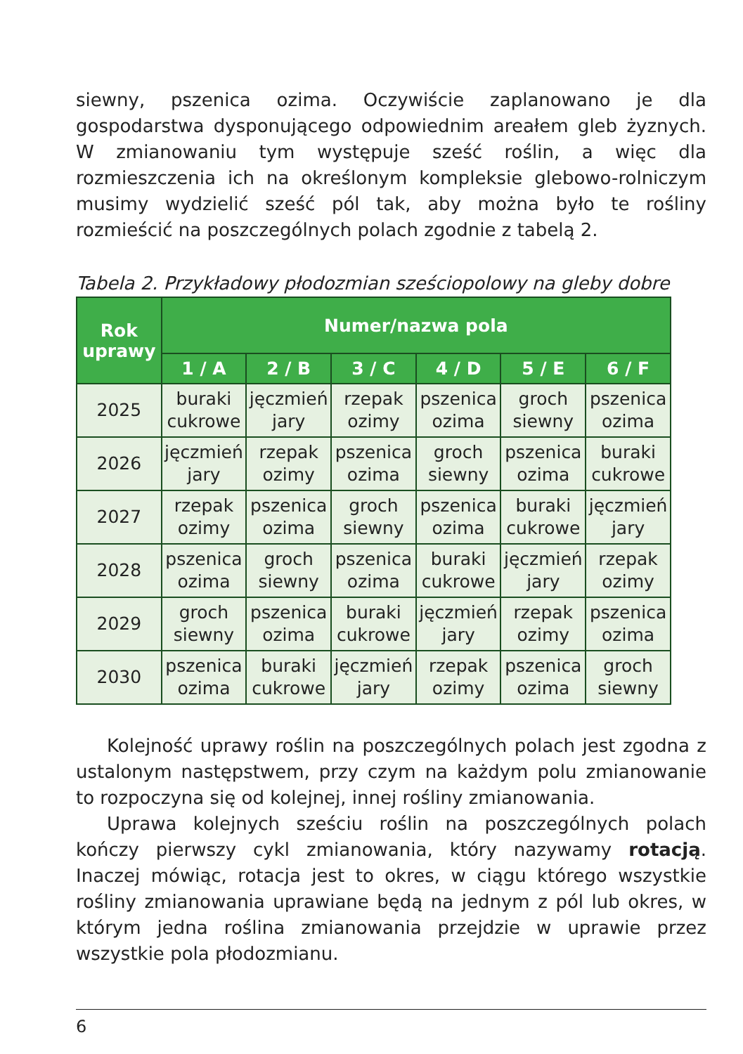siewny, pszenica ozima. Oczywiście zaplanowano je dla gospodarstwa dysponującego odpowiednim areałem gleb żyznych. W zmianowaniu tym występuje sześć roślin, a więc dla rozmieszczenia ich na określonym kompleksie glebowo-rolniczym musimy wydzielić sześć pól tak, aby można było te rośliny rozmieścić na poszczególnych polach zgodnie z tabelą 2.
Tabela 2. Przykładowy płodozmian sześciopolowy na gleby dobre
| Rok uprawy | Numer/nazwa pola | | | | | |
| --- | --- | --- | --- | --- | --- | --- |
| | 1 / A | 2 / B | 3 / C | 4 / D | 5 / E | 6 / F |
| 2025 | buraki cukrowe | jęczmień jary | rzepak ozimy | pszenica ozima | groch siewny | pszenica ozima |
| 2026 | jęczmień jary | rzepak ozimy | pszenica ozima | groch siewny | pszenica ozima | buraki cukrowe |
| 2027 | rzepak ozimy | pszenica ozima | groch siewny | pszenica ozima | buraki cukrowe | jęczmień jary |
| 2028 | pszenica ozima | groch siewny | pszenica ozima | buraki cukrowe | jęczmień jary | rzepak ozimy |
| 2029 | groch siewny | pszenica ozima | buraki cukrowe | jęczmień jary | rzepak ozimy | pszenica ozima |
| 2030 | pszenica ozima | buraki cukrowe | jęczmień jary | rzepak ozimy | pszenica ozima | groch siewny |
Kolejność uprawy roślin na poszczególnych polach jest zgodna z ustalonym następstwem, przy czym na każdym polu zmianowanie to rozpoczyna się od kolejnej, innej rośliny zmianowania.
Uprawa kolejnych sześciu roślin na poszczególnych polach kończy pierwszy cykl zmianowania, który nazywamy rotacją. Inaczej mówiąc, rotacja jest to okres, w ciągu którego wszystkie rośliny zmianowania uprawiane będą na jednym z pól lub okres, w którym jedna roślina zmianowania przejdzie w uprawie przez wszystkie pola płodozmianu.
6